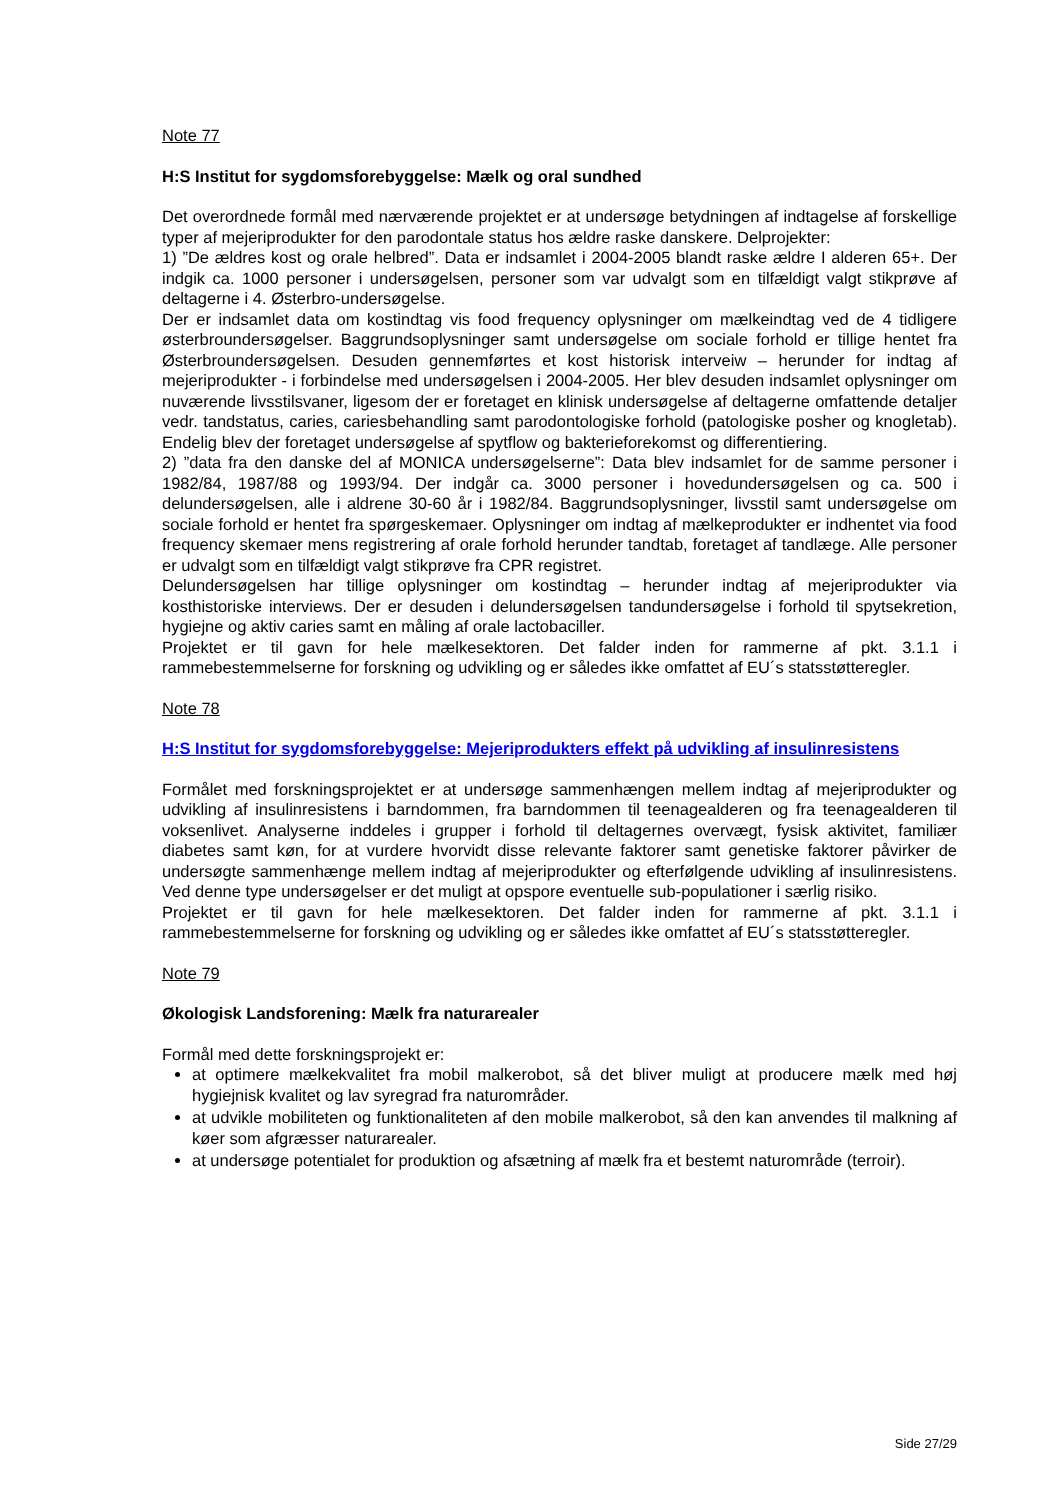Note 77
H:S Institut for sygdomsforebyggelse: Mælk og oral sundhed
Det overordnede formål med nærværende projektet er at undersøge betydningen af indtagelse af forskellige typer af mejeriprodukter for den parodontale status hos ældre raske danskere. Delprojekter:
1) ”De ældres kost og orale helbred”. Data er indsamlet i 2004-2005 blandt raske ældre I alderen 65+. Der indgik ca. 1000 personer i undersøgelsen, personer som var udvalgt som en tilfældigt valgt stikprøve af deltagerne i 4. Østerbro-undersøgelse.
Der er indsamlet data om kostindtag vis food frequency oplysninger om mælkeindtag ved de 4 tidligere østerbroundersøgelser. Baggrundsoplysninger samt undersøgelse om sociale forhold er tillige hentet fra Østerbroundersøgelsen. Desuden gennemførtes et kost historisk interveiw – herunder for indtag af mejeriprodukter - i forbindelse med undersøgelsen i 2004-2005. Her blev desuden indsamlet oplysninger om nuværende livsstilsvaner, ligesom der er foretaget en klinisk undersøgelse af deltagerne omfattende detaljer vedr. tandstatus, caries, cariesbehandling samt parodontologiske forhold (patologiske posher og knogletab). Endelig blev der foretaget undersøgelse af spytflow og bakterieforekomst og differentiering.
2) ”data fra den danske del af MONICA undersøgelserne”: Data blev indsamlet for de samme personer i 1982/84, 1987/88 og 1993/94. Der indgår ca. 3000 personer i hovedundersøgelsen og ca. 500 i delundersøgelsen, alle i aldrene 30-60 år i 1982/84. Baggrundsoplysninger, livsstil samt undersøgelse om sociale forhold er hentet fra spørgeskemaer. Oplysninger om indtag af mælkeprodukter er indhentet via food frequency skemaer mens registrering af orale forhold herunder tandtab, foretaget af tandlæge. Alle personer er udvalgt som en tilfældigt valgt stikprøve fra CPR registret.
Delundersøgelsen har tillige oplysninger om kostindtag – herunder indtag af mejeriprodukter via kosthistoriske interviews. Der er desuden i delundersøgelsen tandundersøgelse i forhold til spytsekretion, hygiejne og aktiv caries samt en måling af orale lactobaciller.
Projektet er til gavn for hele mælkesektoren. Det falder inden for rammerne af pkt. 3.1.1 i rammebestemmelserne for forskning og udvikling og er således ikke omfattet af EU´s statsstøtteregler.
Note 78
H:S Institut for sygdomsforebyggelse: Mejeriprodukters effekt på udvikling af insulinresistens
Formålet med forskningsprojektet er at undersøge sammenhængen mellem indtag af mejeriprodukter og udvikling af insulinresistens i barndommen, fra barndommen til teenagealderen og fra teenagealderen til voksenlivet. Analyserne inddeles i grupper i forhold til deltagernes overvægt, fysisk aktivitet, familiær diabetes samt køn, for at vurdere hvorvidt disse relevante faktorer samt genetiske faktorer påvirker de undersøgte sammenhænge mellem indtag af mejeriprodukter og efterfølgende udvikling af insulinresistens. Ved denne type undersøgelser er det muligt at opspore eventuelle sub-populationer i særlig risiko.
Projektet er til gavn for hele mælkesektoren. Det falder inden for rammerne af pkt. 3.1.1 i rammebestemmelserne for forskning og udvikling og er således ikke omfattet af EU´s statsstøtteregler.
Note 79
Økologisk Landsforening: Mælk fra naturarealer
Formål med dette forskningsprojekt er:
at optimere mælkekvalitet fra mobil malkerobot, så det bliver muligt at producere mælk med høj hygiejnisk kvalitet og lav syregrad fra naturområder.
at udvikle mobiliteten og funktionaliteten af den mobile malkerobot, så den kan anvendes til malkning af køer som afgræsser naturarealer.
at undersøge potentialet for produktion og afsætning af mælk fra et bestemt naturområde (terroir).
Side 27/29